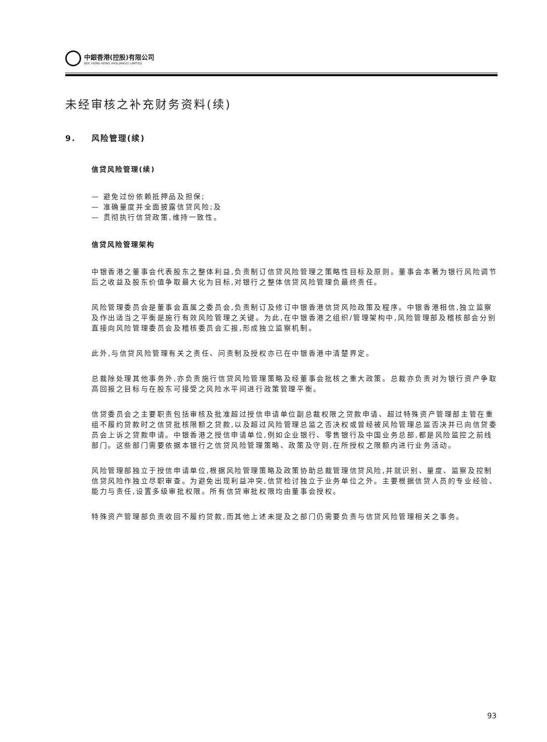中銀香港(控股)有限公司
BOC HONG KONG (HOLDINGS) LIMITED
未经审核之补充财务资料(续)
9. 风险管理(续)
信贷风险管理(续)
— 避免过份依赖抵押品及担保;
— 准确量度并全面披露信贷风险;及
— 贯彻执行信贷政策,维持一致性。
信贷风险管理架构
中银香港之董事会代表股东之整体利益,负责制订信贷风险管理之策略性目标及原则。董事会本著为银行风险调节后之收益及股东价值争取最大化为目标,对银行之整体信贷风险管理负最终责任。
风险管理委员会是董事会直属之委员会,负责制订及修订中银香港信贷风险政策及程序。中银香港相信,独立监察及作出适当之平衡是施行有效风险管理之关键。为此,在中银香港之组织/管理架构中,风险管理部及稽核部会分别直接向风险管理委员会及稽核委员会汇报,形成独立监察机制。
此外,与信贷风险管理有关之责任、问责制及授权亦已在中银香港中清楚界定。
总裁除处理其他事务外,亦负责施行信贷风险管理策略及经董事会批核之重大政策。总裁亦负责对为银行资产争取高回报之目标与在股东可接受之风险水平间进行政策管理平衡。
信贷委员会之主要职责包括审核及批准超过授信申请单位副总裁权限之贷款申请、超过特殊资产管理部主管在重组不履约贷款时之信贷批核限额之贷款,以及超过风险管理总监之否决权或曾经被风险管理总监否决并已向信贷委员会上诉之贷款申请。中银香港之授信申请单位,例如企业银行、零售银行及中国业务总部,都是风险监控之前线部门。这些部门需要依据本银行之信贷风险管理策略、政策及守则,在所授权之限额内进行业务活动。
风险管理部独立于授信申请单位,根据风险管理策略及政策协助总裁管理信贷风险,并就识别、量度、监察及控制信贷风险作独立尽职审查。为避免出现利益冲突,信贷检讨独立于业务单位之外。主要根据信贷人员的专业经验、能力与责任,设置多级审批权限。所有信贷审批权限均由董事会授权。
特殊资产管理部负责收回不履约贷款,而其他上述未提及之部门仍需要负责与信贷风险管理相关之事务。
93